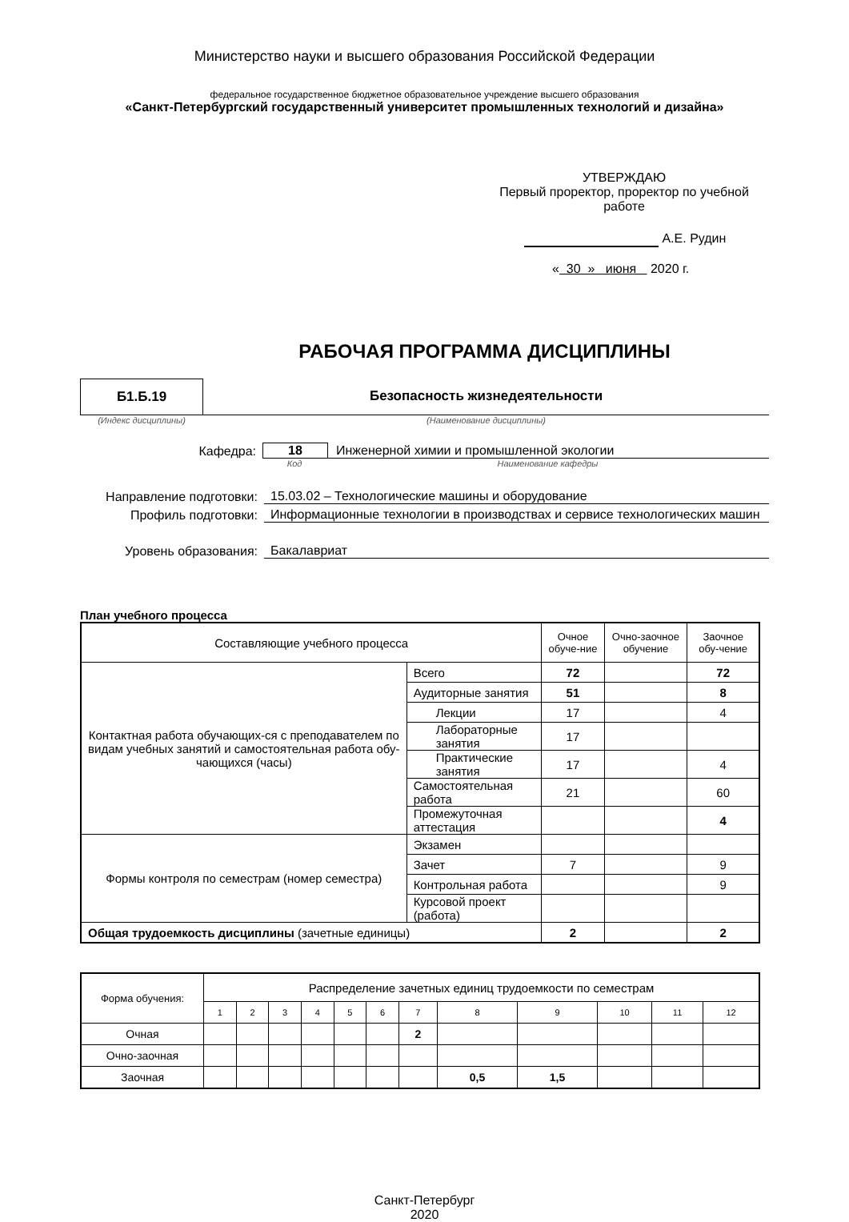Министерство науки и высшего образования Российской Федерации
федеральное государственное бюджетное образовательное учреждение высшего образования
«Санкт-Петербургский государственный университет промышленных технологий и дизайна»
УТВЕРЖДАЮ
Первый проректор, проректор по учебной работе
А.Е. Рудин
« 30 » июня 2020 г.
РАБОЧАЯ ПРОГРАММА ДИСЦИПЛИНЫ
Б1.Б.19 Безопасность жизнедеятельности
(Индекс дисциплины) (Наименование дисциплины)
Кафедра: 18 Инженерной химии и промышленной экологии
Код Наименование кафедры
Направление подготовки: 15.03.02 – Технологические машины и оборудование
Профиль подготовки: Информационные технологии в производствах и сервисе технологических машин
Уровень образования: Бакалавриат
План учебного процесса
| Составляющие учебного процесса | | Очное обуче-ние | Очно-заочное обучение | Заочное обу-чение |
| --- | --- | --- | --- | --- |
| Контактная работа обучающих-ся с преподавателем по видам учебных занятий и самостоятельная работа обу-чающихся (часы) | Всего | 72 | | 72 |
| | Аудиторные занятия | 51 | | 8 |
| | Лекции | 17 | | 4 |
| | Лабораторные занятия | 17 | | |
| | Практические занятия | 17 | | 4 |
| | Самостоятельная работа | 21 | | 60 |
| | Промежуточная аттестация | | | 4 |
| Формы контроля по семестрам (номер семестра) | Экзамен | | | |
| | Зачет | 7 | | 9 |
| | Контрольная работа | | | 9 |
| | Курсовой проект (работа) | | | |
| Общая трудоемкость дисциплины (зачетные единицы) | | 2 | | 2 |
| Форма обучения: | Распределение зачетных единиц трудоемкости по семестрам | | | | | | | | | | | |
| --- | --- | --- | --- | --- | --- | --- | --- | --- | --- | --- | --- | --- |
| | 1 | 2 | 3 | 4 | 5 | 6 | 7 | 8 | 9 | 10 | 11 | 12 |
| Очная | | | | | | | 2 | | | | | |
| Очно-заочная | | | | | | | | | | | | |
| Заочная | | | | | | | | 0,5 | 1,5 | | | |
Санкт-Петербург
2020